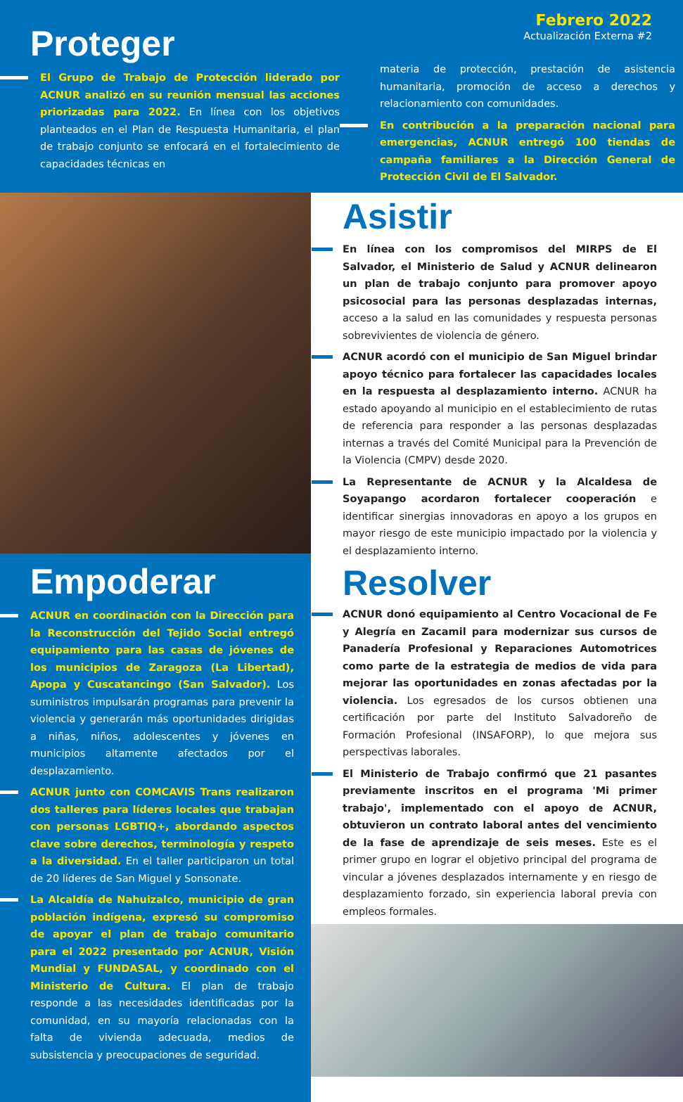Febrero 2022
Actualización Externa #2
Proteger
El Grupo de Trabajo de Protección liderado por ACNUR analizó en su reunión mensual las acciones priorizadas para 2022. En línea con los objetivos planteados en el Plan de Respuesta Humanitaria, el plan de trabajo conjunto se enfocará en el fortalecimiento de capacidades técnicas en
materia de protección, prestación de asistencia humanitaria, promoción de acceso a derechos y relacionamiento con comunidades.
En contribución a la preparación nacional para emergencias, ACNUR entregó 100 tiendas de campaña familiares a la Dirección General de Protección Civil de El Salvador.
Empoderar
ACNUR en coordinación con la Dirección para la Reconstrucción del Tejido Social entregó equipamiento para las casas de jóvenes de los municipios de Zaragoza (La Libertad), Apopa y Cuscatancingo (San Salvador). Los suministros impulsarán programas para prevenir la violencia y generarán más oportunidades dirigidas a niñas, niños, adolescentes y jóvenes en municipios altamente afectados por el desplazamiento.
ACNUR junto con COMCAVIS Trans realizaron dos talleres para líderes locales que trabajan con personas LGBTIQ+, abordando aspectos clave sobre derechos, terminología y respeto a la diversidad. En el taller participaron un total de 20 líderes de San Miguel y Sonsonate.
La Alcaldía de Nahuizalco, municipio de gran población indígena, expresó su compromiso de apoyar el plan de trabajo comunitario para el 2022 presentado por ACNUR, Visión Mundial y FUNDASAL, y coordinado con el Ministerio de Cultura. El plan de trabajo responde a las necesidades identificadas por la comunidad, en su mayoría relacionadas con la falta de vivienda adecuada, medios de subsistencia y preocupaciones de seguridad.
Asistir
En línea con los compromisos del MIRPS de El Salvador, el Ministerio de Salud y ACNUR delinearon un plan de trabajo conjunto para promover apoyo psicosocial para las personas desplazadas internas, acceso a la salud en las comunidades y respuesta personas sobrevivientes de violencia de género.
ACNUR acordó con el municipio de San Miguel brindar apoyo técnico para fortalecer las capacidades locales en la respuesta al desplazamiento interno. ACNUR ha estado apoyando al municipio en el establecimiento de rutas de referencia para responder a las personas desplazadas internas a través del Comité Municipal para la Prevención de la Violencia (CMPV) desde 2020.
La Representante de ACNUR y la Alcaldesa de Soyapango acordaron fortalecer cooperación e identificar sinergias innovadoras en apoyo a los grupos en mayor riesgo de este municipio impactado por la violencia y el desplazamiento interno.
Resolver
ACNUR donó equipamiento al Centro Vocacional de Fe y Alegría en Zacamil para modernizar sus cursos de Panadería Profesional y Reparaciones Automotrices como parte de la estrategia de medios de vida para mejorar las oportunidades en zonas afectadas por la violencia. Los egresados de los cursos obtienen una certificación por parte del Instituto Salvadoreño de Formación Profesional (INSAFORP), lo que mejora sus perspectivas laborales.
El Ministerio de Trabajo confirmó que 21 pasantes previamente inscritos en el programa 'Mi primer trabajo', implementado con el apoyo de ACNUR, obtuvieron un contrato laboral antes del vencimiento de la fase de aprendizaje de seis meses. Este es el primer grupo en lograr el objetivo principal del programa de vincular a jóvenes desplazados internamente y en riesgo de desplazamiento forzado, sin experiencia laboral previa con empleos formales.